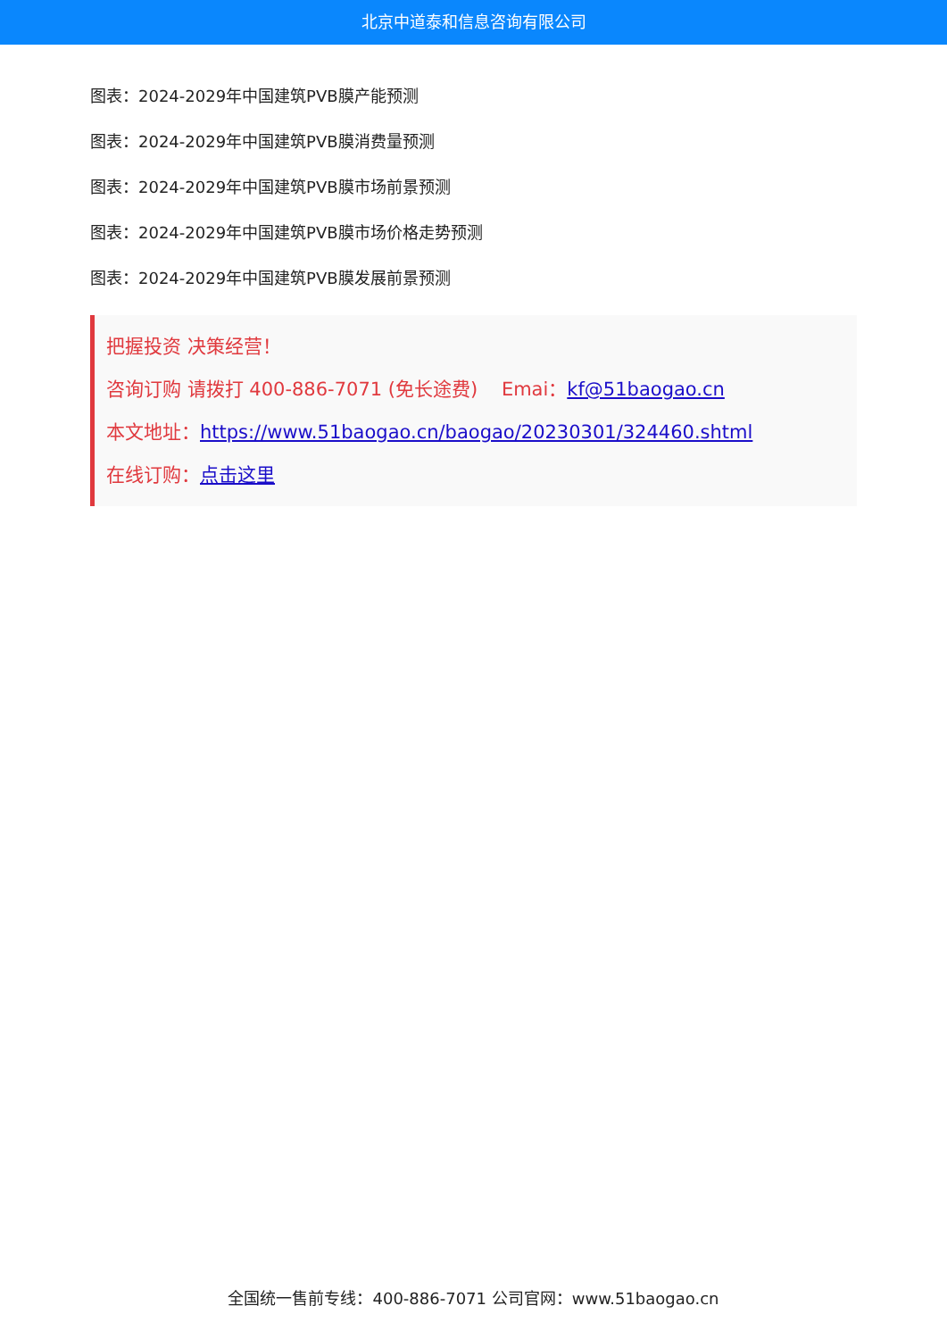北京中道泰和信息咨询有限公司
图表：2024-2029年中国建筑PVB膜产能预测
图表：2024-2029年中国建筑PVB膜消费量预测
图表：2024-2029年中国建筑PVB膜市场前景预测
图表：2024-2029年中国建筑PVB膜市场价格走势预测
图表：2024-2029年中国建筑PVB膜发展前景预测
把握投资 决策经营！
咨询订购 请拨打 400-886-7071 (免长途费) Emai：kf@51baogao.cn
本文地址：https://www.51baogao.cn/baogao/20230301/324460.shtml
在线订购：点击这里
全国统一售前专线：400-886-7071 公司官网：www.51baogao.cn